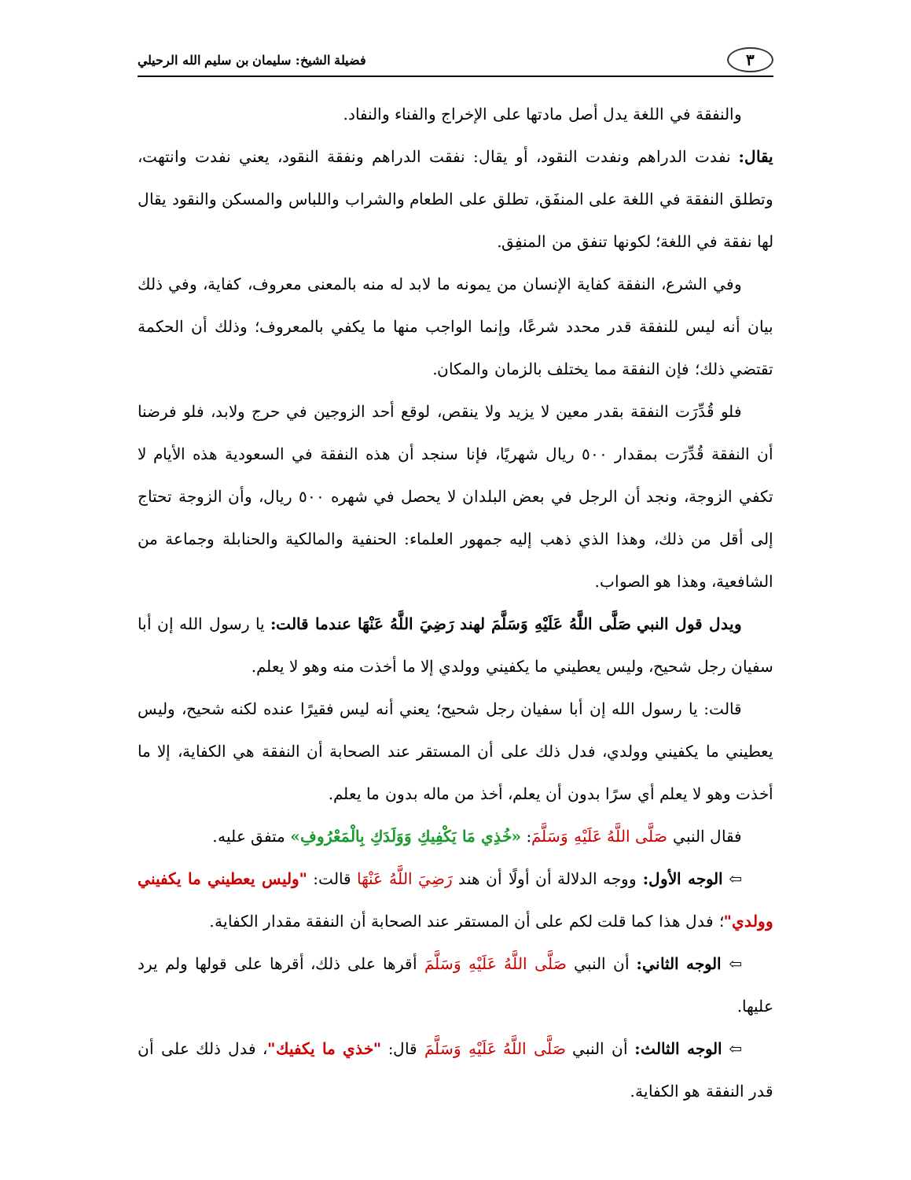٣ فضيلة الشيخ: سليمان بن سليم الله الرحيلي
والنفقة في اللغة يدل أصل مادتها على الإخراج والفناء والنفاد.
يقال: نفدت الدراهم ونفدت النقود، أو يقال: نفقت الدراهم ونفقة النقود، يعني نفدت وانتهت، وتطلق النفقة في اللغة على المنفَق، تطلق على الطعام والشراب واللباس والمسكن والنقود يقال لها نفقة في اللغة؛ لكونها تنفق من المنفِق.
وفي الشرع، النفقة كفاية الإنسان من يمونه ما لابد له منه بالمعنى معروف، كفاية، وفي ذلك بيان أنه ليس للنفقة قدر محدد شرعًا، وإنما الواجب منها ما يكفي بالمعروف؛ وذلك أن الحكمة تقتضي ذلك؛ فإن النفقة مما يختلف بالزمان والمكان.
فلو قُدِّرَت النفقة بقدر معين لا يزيد ولا ينقص، لوقع أحد الزوجين في حرج ولابد، فلو فرضنا أن النفقة قُدِّرَت بمقدار ٥٠٠ ريال شهريًا، فإنا سنجد أن هذه النفقة في السعودية هذه الأيام لا تكفي الزوجة، ونجد أن الرجل في بعض البلدان لا يحصل في شهره ٥٠٠ ريال، وأن الزوجة تحتاج إلى أقل من ذلك، وهذا الذي ذهب إليه جمهور العلماء: الحنفية والمالكية والحنابلة وجماعة من الشافعية، وهذا هو الصواب.
ويدل قول النبي صَلَّى اللَّهُ عَلَيْهِ وَسَلَّمَ لهند رَضِيَ اللَّهُ عَنْهَا عندما قالت: يا رسول الله إن أبا سفيان رجل شحيح، وليس يعطيني ما يكفيني وولدي إلا ما أخذت منه وهو لا يعلم.
قالت: يا رسول الله إن أبا سفيان رجل شحيح؛ يعني أنه ليس فقيرًا عنده لكنه شحيح، وليس يعطيني ما يكفيني وولدي، فدل ذلك على أن المستقر عند الصحابة أن النفقة هي الكفاية، إلا ما أخذت وهو لا يعلم أي سرًا بدون أن يعلم، أخذ من ماله بدون ما يعلم.
فقال النبي صَلَّى اللَّهُ عَلَيْهِ وَسَلَّمَ: «خُذِي مَا يَكْفِيكِ وَوَلَدَكِ بِالْمَعْرُوفِ» متفق عليه.
⇦ الوجه الأول: ووجه الدلالة أن أولًا أن هند رَضِيَ اللَّهُ عَنْهَا قالت: "وليس يعطيني ما يكفيني وولدي"؛ فدل هذا كما قلت لكم على أن المستقر عند الصحابة أن النفقة مقدار الكفاية.
⇦ الوجه الثاني: أن النبي صَلَّى اللَّهُ عَلَيْهِ وَسَلَّمَ أقرها على ذلك، أقرها على قولها ولم يرد عليها.
⇦ الوجه الثالث: أن النبي صَلَّى اللَّهُ عَلَيْهِ وَسَلَّمَ قال: "خذي ما يكفيك"، فدل ذلك على أن قدر النفقة هو الكفاية.